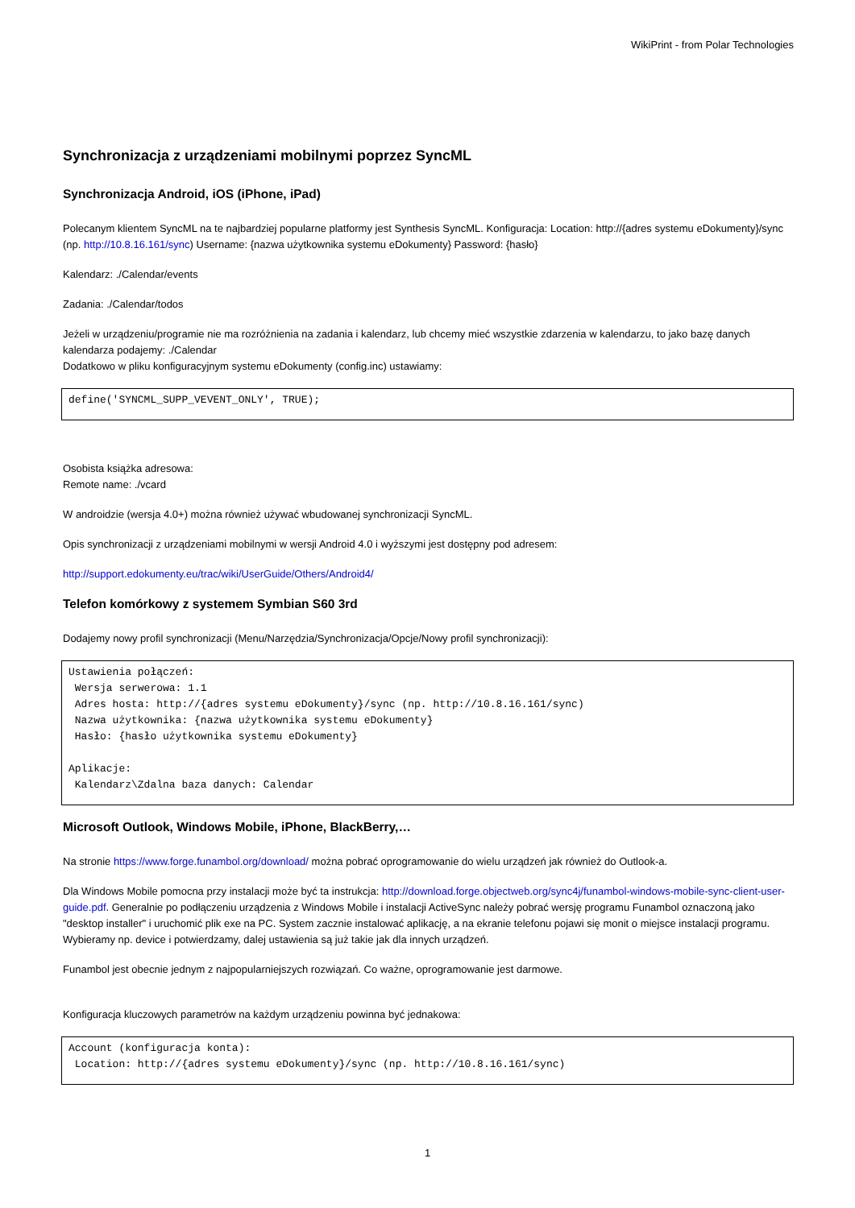WikiPrint - from Polar Technologies
Synchronizacja z urządzeniami mobilnymi poprzez SyncML
Synchronizacja Android, iOS (iPhone, iPad)
Polecanym klientem SyncML na te najbardziej popularne platformy jest Synthesis SyncML. Konfiguracja: Location: http://{adres systemu eDokumenty}/sync (np. http://10.8.16.161/sync) Username: {nazwa użytkownika systemu eDokumenty} Password: {hasło}
Kalendarz: ./Calendar/events
Zadania: ./Calendar/todos
Jeżeli w urządzeniu/programie nie ma rozróżnienia na zadania i kalendarz, lub chcemy mieć wszystkie zdarzenia w kalendarzu, to jako bazę danych kalendarza podajemy: ./Calendar
Dodatkowo w pliku konfiguracyjnym systemu eDokumenty (config.inc) ustawiamy:
define('SYNCML_SUPP_VEVENT_ONLY', TRUE);
Osobista książka adresowa:
Remote name: ./vcard
W androidzie (wersja 4.0+) można również używać wbudowanej synchronizacji SyncML.
Opis synchronizacji z urządzeniami mobilnymi w wersji Android 4.0 i wyższymi jest dostępny pod adresem:
http://support.edokumenty.eu/trac/wiki/UserGuide/Others/Android4/
Telefon komórkowy z systemem Symbian S60 3rd
Dodajemy nowy profil synchronizacji (Menu/Narzędzia/Synchronizacja/Opcje/Nowy profil synchronizacji):
Ustawienia połączeń:
 Wersja serwerowa: 1.1
 Adres hosta: http://{adres systemu eDokumenty}/sync (np. http://10.8.16.161/sync)
 Nazwa użytkownika: {nazwa użytkownika systemu eDokumenty}
 Hasło: {hasło użytkownika systemu eDokumenty}

Aplikacje:
 Kalendarz\Zdalna baza danych: Calendar
Microsoft Outlook, Windows Mobile, iPhone, BlackBerry,…
Na stronie https://www.forge.funambol.org/download/ można pobrać oprogramowanie do wielu urządzeń jak również do Outlook-a.
Dla Windows Mobile pomocna przy instalacji może być ta instrukcja: http://download.forge.objectweb.org/sync4j/funambol-windows-mobile-sync-client-user-guide.pdf. Generalnie po podłączeniu urządzenia z Windows Mobile i instalacji ActiveSync należy pobrać wersję programu Funambol oznaczoną jako "desktop installer" i uruchomić plik exe na PC. System zacznie instalować aplikację, a na ekranie telefonu pojawi się monit o miejsce instalacji programu. Wybieramy np. device i potwierdzamy, dalej ustawienia są już takie jak dla innych urządzeń.
Funambol jest obecnie jednym z najpopularniejszych rozwiązań. Co ważne, oprogramowanie jest darmowe.
Konfiguracja kluczowych parametrów na każdym urządzeniu powinna być jednakowa:
Account (konfiguracja konta):
 Location: http://{adres systemu eDokumenty}/sync (np. http://10.8.16.161/sync)
1